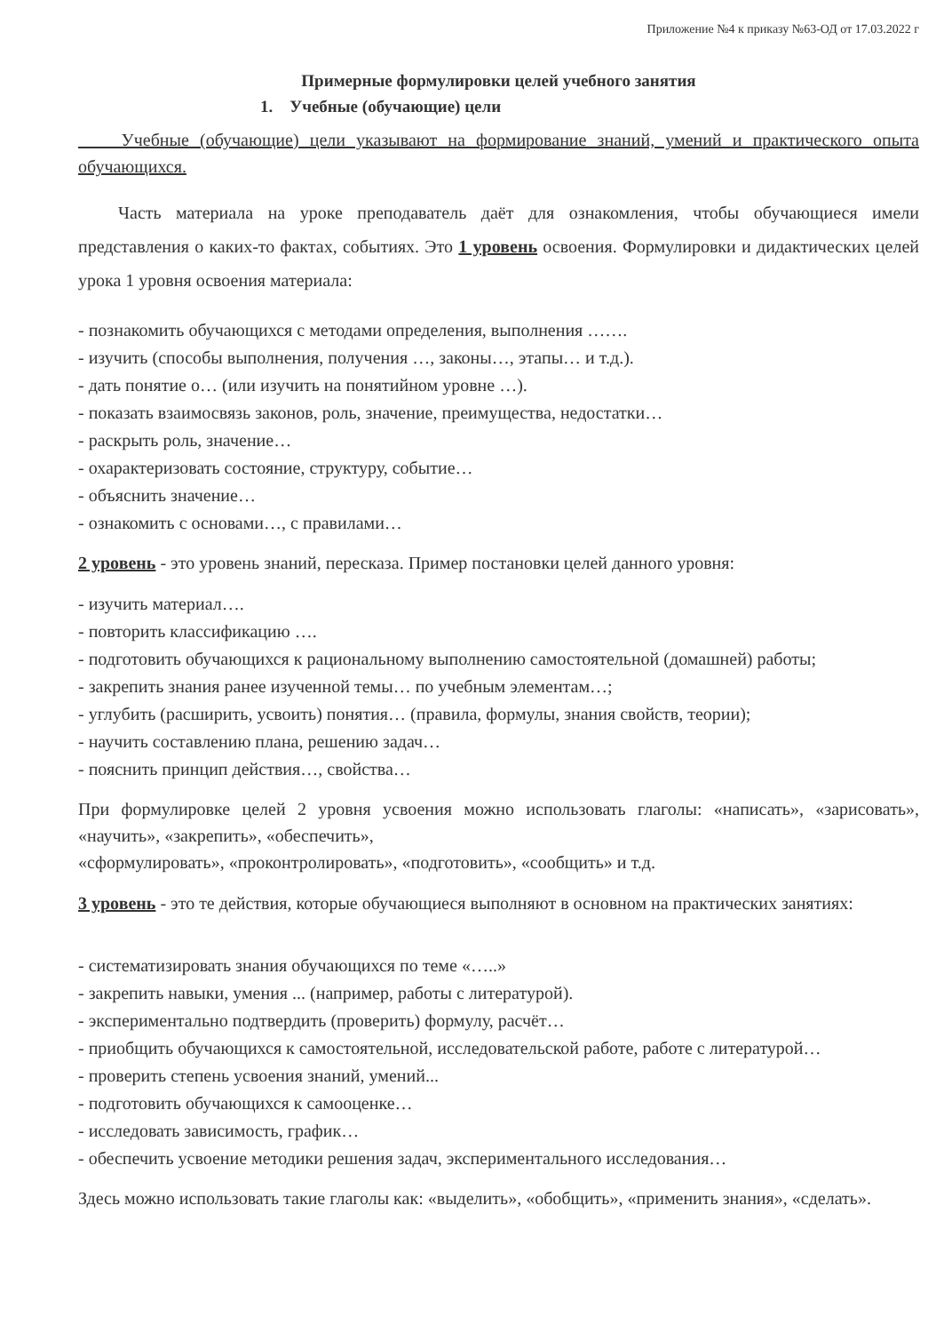Приложение №4 к приказу №63-ОД от 17.03.2022 г
Примерные формулировки целей учебного занятия
1. Учебные (обучающие) цели
Учебные (обучающие) цели указывают на формирование знаний, умений и практического опыта обучающихся.
Часть материала на уроке преподаватель даёт для ознакомления, чтобы обучающиеся имели представления о каких-то фактах, событиях. Это 1 уровень освоения. Формулировки и дидактических целей урока 1 уровня освоения материала:
- познакомить обучающихся с методами определения, выполнения …….
- изучить (способы выполнения, получения …, законы…, этапы… и т.д.).
- дать понятие о… (или изучить на понятийном уровне …).
- показать взаимосвязь законов, роль, значение, преимущества, недостатки…
- раскрыть роль, значение…
- охарактеризовать состояние, структуру, событие…
- объяснить значение…
- ознакомить с основами…, с правилами…
2 уровень - это уровень знаний, пересказа. Пример постановки целей данного уровня:
- изучить материал….
- повторить классификацию ….
- подготовить обучающихся к рациональному выполнению самостоятельной (домашней) работы;
- закрепить знания ранее изученной темы… по учебным элементам…;
- углубить (расширить, усвоить) понятия… (правила, формулы, знания свойств, теории);
- научить составлению плана, решению задач…
- пояснить принцип действия…, свойства…
При формулировке целей 2 уровня усвоения можно использовать глаголы: «написать», «зарисовать», «научить», «закрепить», «обеспечить»,
«сформулировать», «проконтролировать», «подготовить», «сообщить» и т.д.
3 уровень - это те действия, которые обучающиеся выполняют в основном на практических занятиях:
- систематизировать знания обучающихся по теме «…..»
- закрепить навыки, умения ... (например, работы с литературой).
- экспериментально подтвердить (проверить) формулу, расчёт…
- приобщить обучающихся к самостоятельной, исследовательской работе, работе с литературой…
- проверить степень усвоения знаний, умений...
- подготовить обучающихся к самооценке…
- исследовать зависимость, график…
- обеспечить усвоение методики решения задач, экспериментального исследования…
Здесь можно использовать такие глаголы как: «выделить», «обобщить», «применить знания», «сделать».